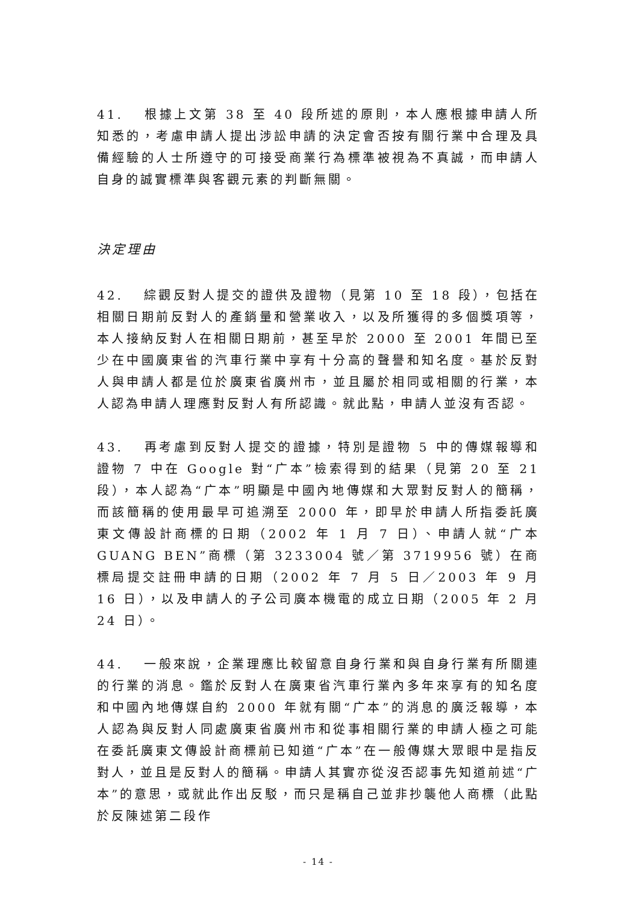41. 根據上文第 38 至 40 段所述的原則，本人應根據申請人所知悉的，考慮申請人提出涉訟申請的決定會否按有關行業中合理及具備經驗的人士所遵守的可接受商業行為標準被視為不真誠，而申請人自身的誠實標準與客觀元素的判斷無關。
決定理由
42. 綜觀反對人提交的證供及證物（見第 10 至 18 段），包括在相關日期前反對人的產銷量和營業收入，以及所獲得的多個獎項等，本人接納反對人在相關日期前，甚至早於 2000 至 2001 年間已至少在中國廣東省的汽車行業中享有十分高的聲譽和知名度。基於反對人與申請人都是位於廣東省廣州市，並且屬於相同或相關的行業，本人認為申請人理應對反對人有所認識。就此點，申請人並沒有否認。
43. 再考慮到反對人提交的證據，特別是證物 5 中的傳媒報導和證物 7 中在 Google 對“广本”檢索得到的結果（見第 20 至 21 段），本人認為“广本”明顯是中國內地傳媒和大眾對反對人的簡稱，而該簡稱的使用最早可追溯至 2000 年，即早於申請人所指委託廣東文傳設計商標的日期（2002 年 1 月 7 日）、申請人就“广本 GUANG BEN”商標（第 3233004 號／第 3719956 號）在商標局提交註冊申請的日期（2002 年 7 月 5 日／2003 年 9 月 16 日），以及申請人的子公司廣本機電的成立日期（2005 年 2 月 24 日）。
44. 一般來說，企業理應比較留意自身行業和與自身行業有所關連的行業的消息。鑑於反對人在廣東省汽車行業內多年來享有的知名度和中國內地傳媒自約 2000 年就有關“广本”的消息的廣泛報導，本人認為與反對人同處廣東省廣州市和從事相關行業的申請人極之可能在委託廣東文傳設計商標前已知道“广本”在一般傳媒大眾眼中是指反對人，並且是反對人的簡稱。申請人其實亦從沒否認事先知道前述“广本”的意思，或就此作出反駁，而只是稱自己並非抄襲他人商標（此點於反陳述第二段作
- 14 -